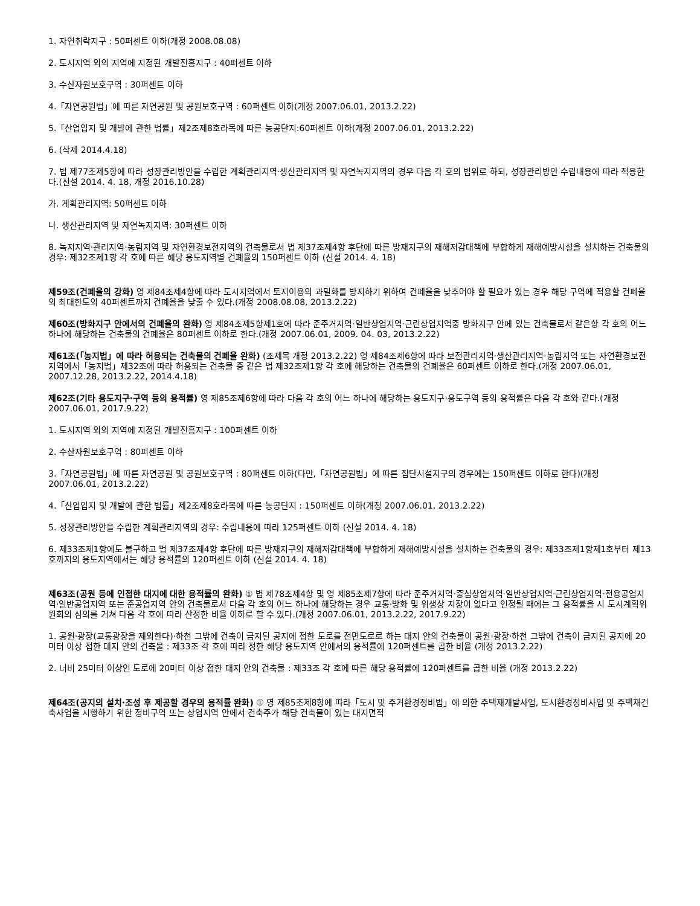1. 자연취락지구 : 50퍼센트 이하(개정 2008.08.08)
2. 도시지역 외의 지역에 지정된 개발진흥지구 : 40퍼센트 이하
3. 수산자원보호구역 : 30퍼센트 이하
4.「자연공원법」에 따른 자연공원 및 공원보호구역 : 60퍼센트 이하(개정 2007.06.01, 2013.2.22)
5.「산업입지 및 개발에 관한 법률」제2조제8호라목에 따른 농공단지:60퍼센트 이하(개정 2007.06.01, 2013.2.22)
6. (삭제 2014.4.18)
7. 법 제77조제5항에 따라 성장관리방안을 수립한 계획관리지역·생산관리지역 및 자연녹지지역의 경우 다음 각 호의 범위로 하되, 성장관리방안 수립내용에 따라 적용한다.(신설 2014. 4. 18, 개정 2016.10.28)
가. 계획관리지역: 50퍼센트 이하
나. 생산관리지역 및 자연녹지지역: 30퍼센트 이하
8. 녹지지역·관리지역·농림지역 및 자연환경보전지역의 건축물로서 법 제37조제4항 후단에 따른 방재지구의 재해저감대책에 부합하게 재해예방시설을 설치하는 건축물의 경우: 제32조제1항 각 호에 따른 해당 용도지역별 건폐율의 150퍼센트 이하 (신설 2014. 4. 18)
제59조(건폐율의 강화) 영 제84조제4항에 따라 도시지역에서 토지이용의 과밀화를 방지하기 위하여 건폐율을 낮추어야 할 필요가 있는 경우 해당 구역에 적용할 건폐율의 최대한도의 40퍼센트까지 건폐율을 낮출 수 있다.(개정 2008.08.08, 2013.2.22)
제60조(방화지구 안에서의 건폐율의 완화) 영 제84조제5항제1호에 따라 준주거지역·일반상업지역·근린상업지역중 방화지구 안에 있는 건축물로서 같은항 각 호의 어느 하나에 해당하는 건축물의 건폐율은 80퍼센트 이하로 한다.(개정 2007.06.01, 2009. 04. 03, 2013.2.22)
제61조(「농지법」에 따라 허용되는 건축물의 건폐율 완화) (조제목 개정 2013.2.22) 영 제84조제6항에 따라 보전관리지역·생산관리지역·농림지역 또는 자연환경보전지역에서「농지법」제32조에 따라 허용되는 건축물 중 같은 법 제32조제1항 각 호에 해당하는 건축물의 건폐율은 60퍼센트 이하로 한다.(개정 2007.06.01, 2007.12.28, 2013.2.22, 2014.4.18)
제62조(기타 용도지구·구역 등의 용적률) 영 제85조제6항에 따라 다음 각 호의 어느 하나에 해당하는 용도지구·용도구역 등의 용적률은 다음 각 호와 같다.(개정 2007.06.01, 2017.9.22)
1. 도시지역 외의 지역에 지정된 개발진흥지구 : 100퍼센트 이하
2. 수산자원보호구역 : 80퍼센트 이하
3.「자연공원법」에 따른 자연공원 및 공원보호구역 : 80퍼센트 이하(다만,「자연공원법」에 따른 집단시설지구의 경우에는 150퍼센트 이하로 한다)(개정 2007.06.01, 2013.2.22)
4.「산업입지 및 개발에 관한 법률」제2조제8호라목에 따른 농공단지 : 150퍼센트 이하(개정 2007.06.01, 2013.2.22)
5. 성장관리방안을 수립한 계획관리지역의 경우: 수립내용에 따라 125퍼센트 이하 (신설 2014. 4. 18)
6. 제33조제1항에도 불구하고 법 제37조제4항 후단에 따른 방재지구의 재해저감대책에 부합하게 재해예방시설을 설치하는 건축물의 경우: 제33조제1항제1호부터 제13호까지의 용도지역에서는 해당 용적률의 120퍼센트 이하 (신설 2014. 4. 18)
제63조(공원 등에 인접한 대지에 대한 용적률의 완화) ① 법 제78조제4항 및 영 제85조제7항에 따라 준주거지역·중심상업지역·일반상업지역·근린상업지역·전용공업지역·일반공업지역 또는 준공업지역 안의 건축물로서 다음 각 호의 어느 하나에 해당하는 경우 교통·방화 및 위생상 지장이 없다고 인정될 때에는 그 용적률을 시 도시계획위원회의 심의를 거쳐 다음 각 호에 따라 산정한 비율 이하로 할 수 있다.(개정 2007.06.01, 2013.2.22, 2017.9.22)
1. 공원·광장(교통광장을 제외한다)·하천 그밖에 건축이 금지된 공지에 접한 도로를 전면도로로 하는 대지 안의 건축물이 공원·광장·하천 그밖에 건축이 금지된 공지에 20미터 이상 접한 대지 안의 건축물 : 제33조 각 호에 따라 정한 해당 용도지역 안에서의 용적률에 120퍼센트를 곱한 비율 (개정 2013.2.22)
2. 너비 25미터 이상인 도로에 20미터 이상 접한 대지 안의 건축물 : 제33조 각 호에 따른 해당 용적률에 120퍼센트를 곱한 비율 (개정 2013.2.22)
제64조(공지의 설치·조성 후 제공할 경우의 용적률 완화) ① 영 제85조제8항에 따라「도시 및 주거환경정비법」에 의한 주택재개발사업, 도시환경정비사업 및 주택재건축사업을 시행하기 위한 정비구역 또는 상업지역 안에서 건축주가 해당 건축물이 있는 대지면적